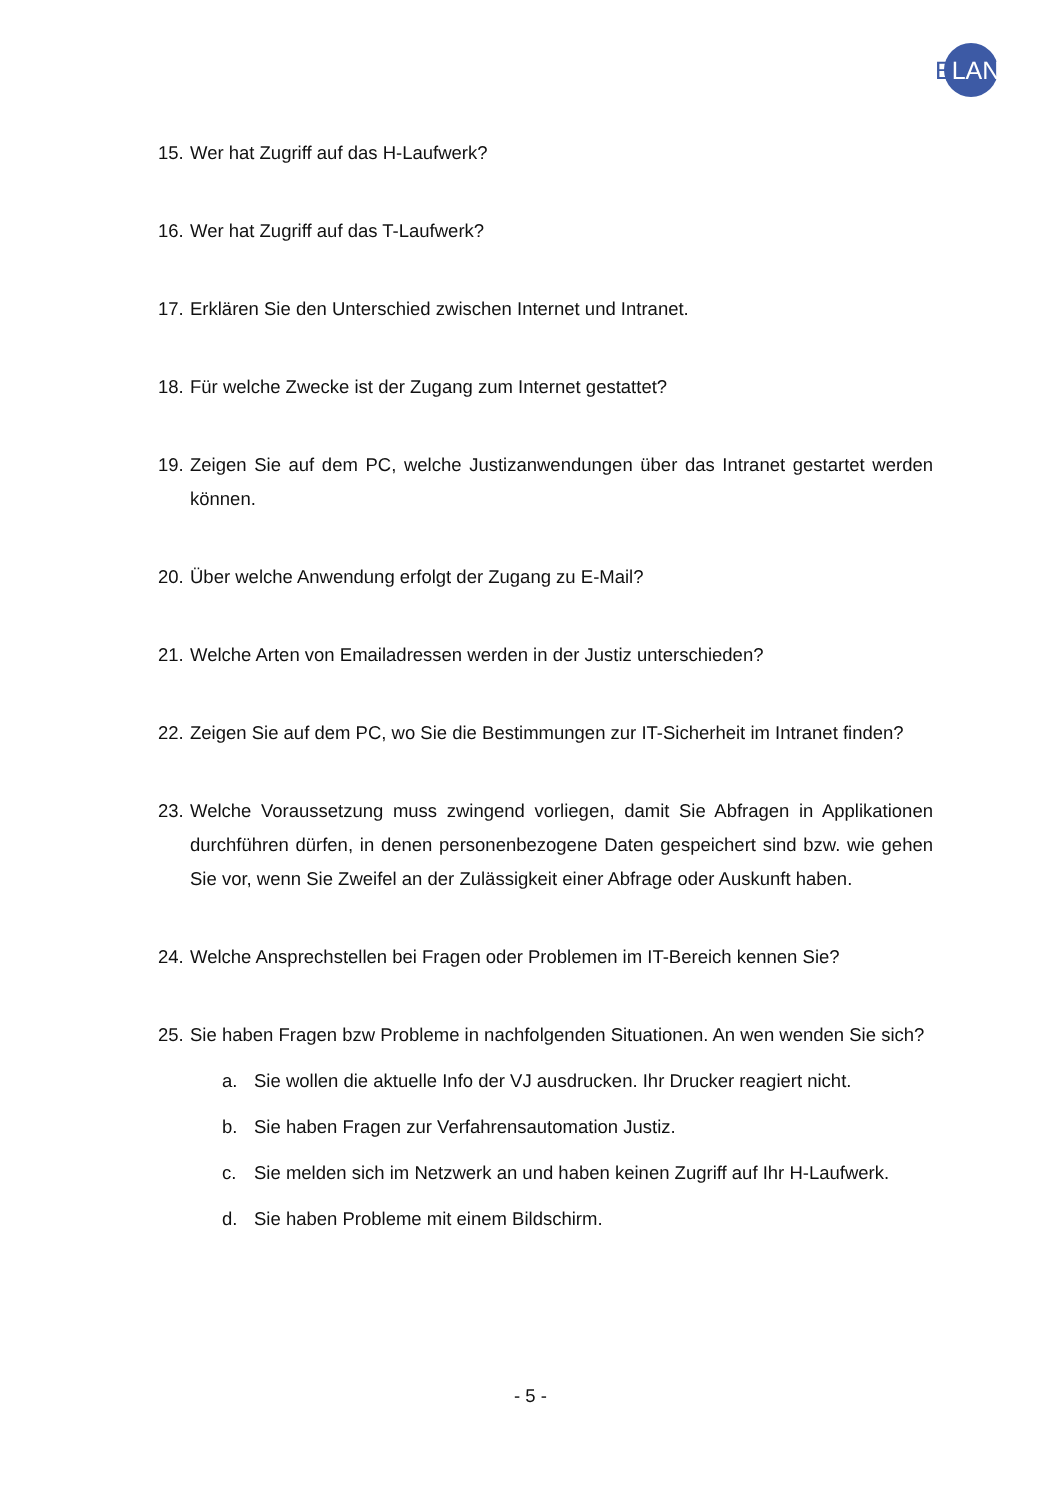ELAN
15. Wer hat Zugriff auf das H-Laufwerk?
16. Wer hat Zugriff auf das T-Laufwerk?
17. Erklären Sie den Unterschied zwischen Internet und Intranet.
18. Für welche Zwecke ist der Zugang zum Internet gestattet?
19. Zeigen Sie auf dem PC, welche Justizanwendungen über das Intranet gestartet werden können.
20. Über welche Anwendung erfolgt der Zugang zu E-Mail?
21. Welche Arten von Emailadressen werden in der Justiz unterschieden?
22. Zeigen Sie auf dem PC, wo Sie die Bestimmungen zur IT-Sicherheit im Intranet finden?
23. Welche Voraussetzung muss zwingend vorliegen, damit Sie Abfragen in Applikationen durchführen dürfen, in denen personenbezogene Daten gespeichert sind bzw. wie gehen Sie vor, wenn Sie Zweifel an der Zulässigkeit einer Abfrage oder Auskunft haben.
24. Welche Ansprechstellen bei Fragen oder Problemen im IT-Bereich kennen Sie?
25. Sie haben Fragen bzw Probleme in nachfolgenden Situationen. An wen wenden Sie sich?
a. Sie wollen die aktuelle Info der VJ ausdrucken. Ihr Drucker reagiert nicht.
b. Sie haben Fragen zur Verfahrensautomation Justiz.
c. Sie melden sich im Netzwerk an und haben keinen Zugriff auf Ihr H-Laufwerk.
d. Sie haben Probleme mit einem Bildschirm.
- 5 -